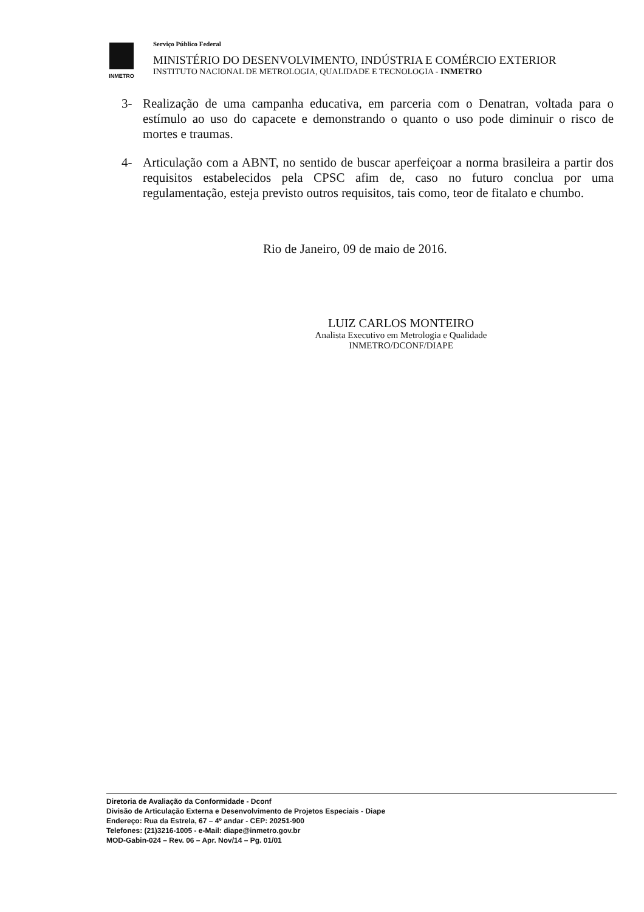INMETRO
Serviço Público Federal
MINISTÉRIO DO DESENVOLVIMENTO, INDÚSTRIA E COMÉRCIO EXTERIOR
INSTITUTO NACIONAL DE METROLOGIA, QUALIDADE E TECNOLOGIA - INMETRO
3- Realização de uma campanha educativa, em parceria com o Denatran, voltada para o estímulo ao uso do capacete e demonstrando o quanto o uso pode diminuir o risco de mortes e traumas.
4- Articulação com a ABNT, no sentido de buscar aperfeiçoar a norma brasileira a partir dos requisitos estabelecidos pela CPSC afim de, caso no futuro conclua por uma regulamentação, esteja previsto outros requisitos, tais como, teor de fitalato e chumbo.
Rio de Janeiro, 09 de maio de 2016.
LUIZ CARLOS MONTEIRO
Analista Executivo em Metrologia e Qualidade
INMETRO/DCONF/DIAPE
Diretoria de Avaliação da Conformidade - Dconf
Divisão de Articulação Externa e Desenvolvimento de Projetos Especiais - Diape
Endereço: Rua da Estrela, 67 – 4º andar - CEP: 20251-900
Telefones: (21)3216-1005 - e-Mail: diape@inmetro.gov.br
MOD-Gabin-024 – Rev. 06 – Apr. Nov/14 – Pg. 01/01